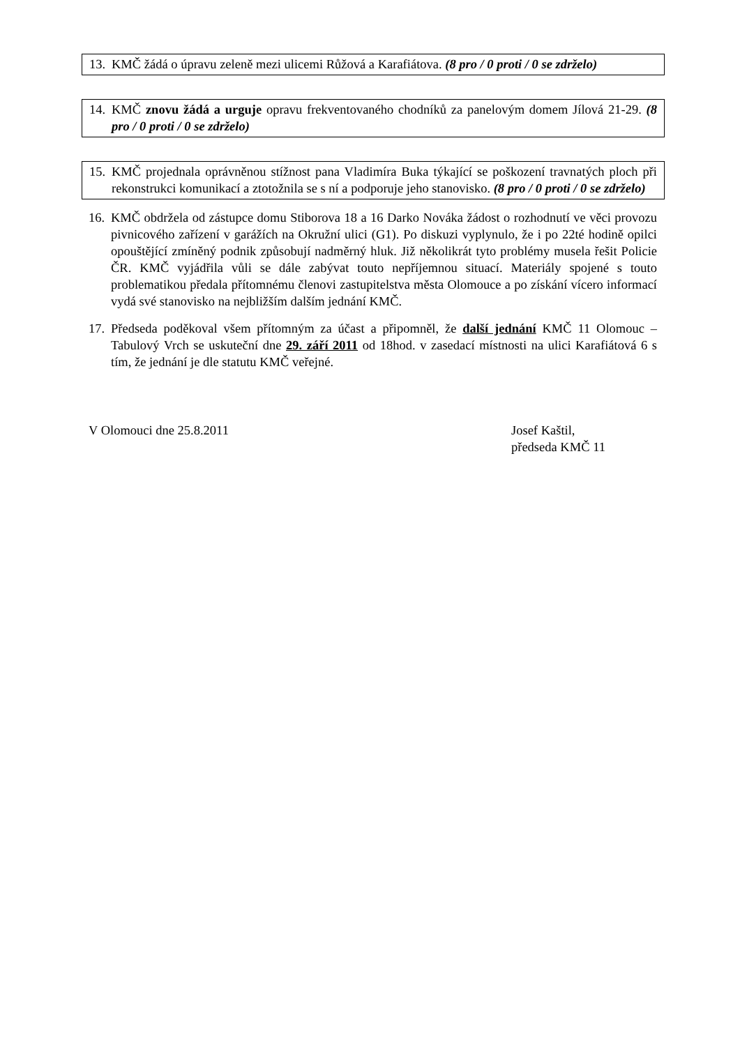13. KMČ žádá o úpravu zeleně mezi ulicemi Růžová a Karafiátova. (8 pro / 0 proti / 0 se zdrželo)
14. KMČ znovu žádá a urguje opravu frekventovaného chodníků za panelovým domem Jílová 21-29. (8 pro / 0 proti / 0 se zdrželo)
15. KMČ projednala oprávněnou stížnost pana Vladimíra Buka týkající se poškození travnatých ploch při rekonstrukci komunikací a ztotožnila se s ní a podporuje jeho stanovisko. (8 pro / 0 proti / 0 se zdrželo)
16. KMČ obdržela od zástupce domu Stiborova 18 a 16 Darko Nováka žádost o rozhodnutí ve věci provozu pivnicového zařízení v garážích na Okružní ulici (G1). Po diskuzi vyplynulo, že i po 22té hodině opilci opouštějící zmíněný podnik způsobují nadměrný hluk. Již několikrát tyto problémy musela řešit Policie ČR. KMČ vyjádřila vůli se dále zabývat touto nepříjemnou situací. Materiály spojené s touto problematikou předala přítomnému členovi zastupitelstva města Olomouce a po získání vícero informací vydá své stanovisko na nejbližším dalším jednání KMČ.
17. Předseda poděkoval všem přítomným za účast a připomněl, že další jednání KMČ 11 Olomouc – Tabulový Vrch se uskuteční dne 29. září 2011 od 18hod. v zasedací místnosti na ulici Karafiátová 6 s tím, že jednání je dle statutu KMČ veřejné.
V Olomouci dne 25.8.2011 Josef Kaštil,
předseda KMČ 11